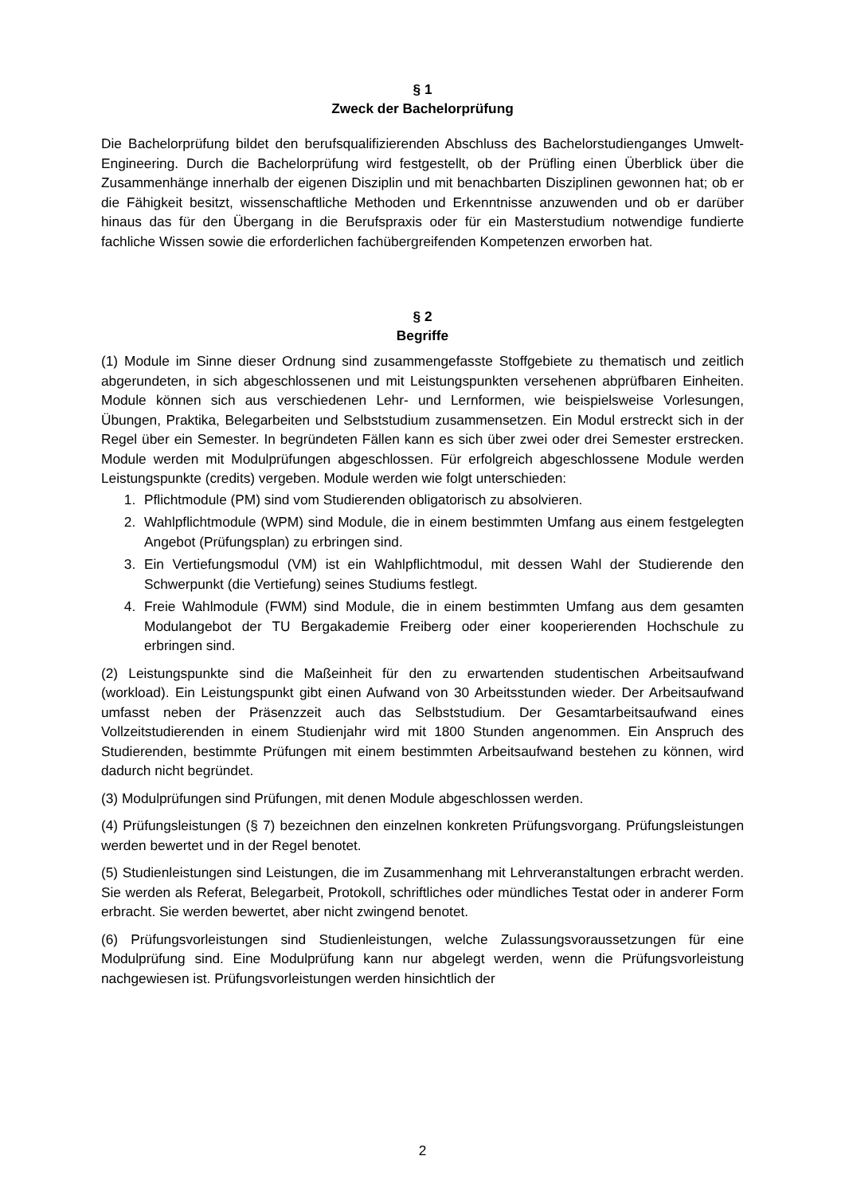§ 1
Zweck der Bachelorprüfung
Die Bachelorprüfung bildet den berufsqualifizierenden Abschluss des Bachelorstudienganges Umwelt-Engineering. Durch die Bachelorprüfung wird festgestellt, ob der Prüfling einen Überblick über die Zusammenhänge innerhalb der eigenen Disziplin und mit benachbarten Disziplinen gewonnen hat; ob er die Fähigkeit besitzt, wissenschaftliche Methoden und Erkenntnisse anzuwenden und ob er darüber hinaus das für den Übergang in die Berufspraxis oder für ein Masterstudium notwendige fundierte fachliche Wissen sowie die erforderlichen fachübergreifenden Kompetenzen erworben hat.
§ 2
Begriffe
(1) Module im Sinne dieser Ordnung sind zusammengefasste Stoffgebiete zu thematisch und zeitlich abgerundeten, in sich abgeschlossenen und mit Leistungspunkten versehenen abprüfbaren Einheiten. Module können sich aus verschiedenen Lehr- und Lernformen, wie beispielsweise Vorlesungen, Übungen, Praktika, Belegarbeiten und Selbststudium zusammensetzen. Ein Modul erstreckt sich in der Regel über ein Semester. In begründeten Fällen kann es sich über zwei oder drei Semester erstrecken. Module werden mit Modulprüfungen abgeschlossen. Für erfolgreich abgeschlossene Module werden Leistungspunkte (credits) vergeben. Module werden wie folgt unterschieden:
1. Pflichtmodule (PM) sind vom Studierenden obligatorisch zu absolvieren.
2. Wahlpflichtmodule (WPM) sind Module, die in einem bestimmten Umfang aus einem festgelegten Angebot (Prüfungsplan) zu erbringen sind.
3. Ein Vertiefungsmodul (VM) ist ein Wahlpflichtmodul, mit dessen Wahl der Studierende den Schwerpunkt (die Vertiefung) seines Studiums festlegt.
4. Freie Wahlmodule (FWM) sind Module, die in einem bestimmten Umfang aus dem gesamten Modulangebot der TU Bergakademie Freiberg oder einer kooperierenden Hochschule zu erbringen sind.
(2) Leistungspunkte sind die Maßeinheit für den zu erwartenden studentischen Arbeitsaufwand (workload). Ein Leistungspunkt gibt einen Aufwand von 30 Arbeitsstunden wieder. Der Arbeitsaufwand umfasst neben der Präsenzzeit auch das Selbststudium. Der Gesamtarbeitsaufwand eines Vollzeitstudierenden in einem Studienjahr wird mit 1800 Stunden angenommen. Ein Anspruch des Studierenden, bestimmte Prüfungen mit einem bestimmten Arbeitsaufwand bestehen zu können, wird dadurch nicht begründet.
(3) Modulprüfungen sind Prüfungen, mit denen Module abgeschlossen werden.
(4) Prüfungsleistungen (§ 7) bezeichnen den einzelnen konkreten Prüfungsvorgang. Prüfungsleistungen werden bewertet und in der Regel benotet.
(5) Studienleistungen sind Leistungen, die im Zusammenhang mit Lehrveranstaltungen erbracht werden. Sie werden als Referat, Belegarbeit, Protokoll, schriftliches oder mündliches Testat oder in anderer Form erbracht. Sie werden bewertet, aber nicht zwingend benotet.
(6) Prüfungsvorleistungen sind Studienleistungen, welche Zulassungsvoraussetzungen für eine Modulprüfung sind. Eine Modulprüfung kann nur abgelegt werden, wenn die Prüfungsvorleistung nachgewiesen ist. Prüfungsvorleistungen werden hinsichtlich der
2